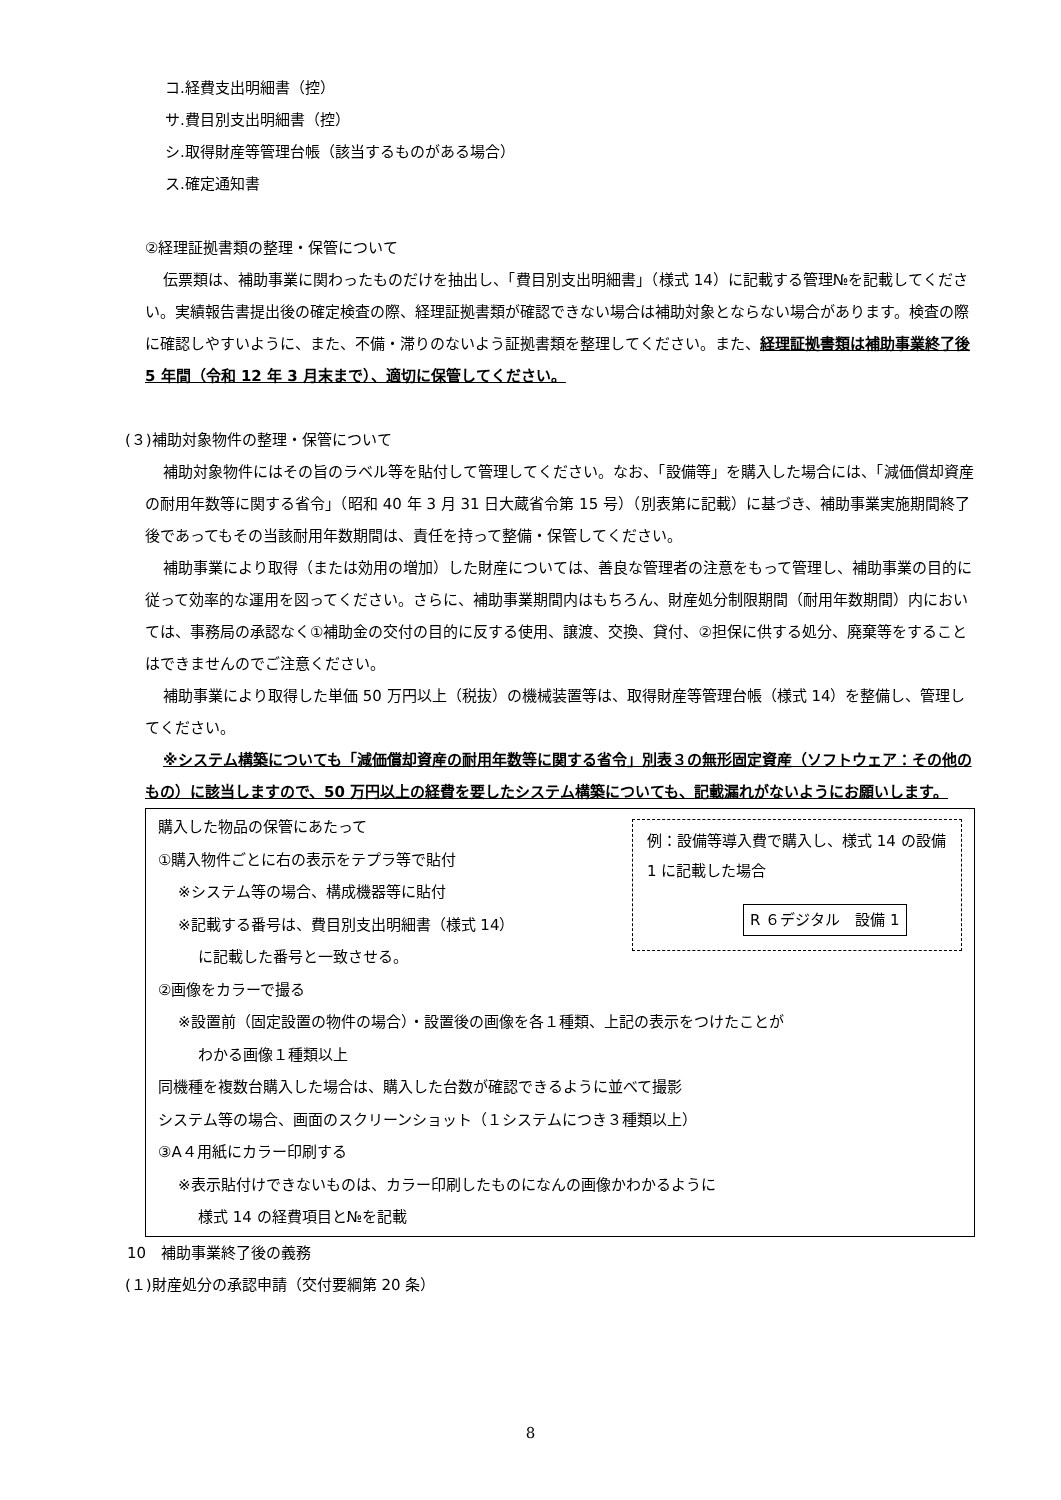コ.経費支出明細書（控）
サ.費目別支出明細書（控）
シ.取得財産等管理台帳（該当するものがある場合）
ス.確定通知書
②経理証拠書類の整理・保管について
伝票類は、補助事業に関わったものだけを抽出し、「費目別支出明細書」（様式 14）に記載する管理№を記載してください。実績報告書提出後の確定検査の際、経理証拠書類が確認できない場合は補助対象とならない場合があります。検査の際に確認しやすいように、また、不備・滞りのないよう証拠書類を整理してください。また、経理証拠書類は補助事業終了後 5 年間（令和 12 年 3 月末まで）、適切に保管してください。
(３)補助対象物件の整理・保管について
補助対象物件にはその旨のラベル等を貼付して管理してください。なお、「設備等」を購入した場合には、「減価償却資産の耐用年数等に関する省令」（昭和 40 年 3 月 31 日大蔵省令第 15 号）（別表第に記載）に基づき、補助事業実施期間終了後であってもその当該耐用年数期間は、責任を持って整備・保管してください。
補助事業により取得（または効用の増加）した財産については、善良な管理者の注意をもって管理し、補助事業の目的に従って効率的な運用を図ってください。さらに、補助事業期間内はもちろん、財産処分制限期間（耐用年数期間）内においては、事務局の承認なく①補助金の交付の目的に反する使用、譲渡、交換、貸付、②担保に供する処分、廃棄等をすることはできませんのでご注意ください。
補助事業により取得した単価 50 万円以上（税抜）の機械装置等は、取得財産等管理台帳（様式 14）を整備し、管理してください。
※システム構築についても「減価償却資産の耐用年数等に関する省令」別表３の無形固定資産（ソフトウェア：その他のもの）に該当しますので、50 万円以上の経費を要したシステム構築についても、記載漏れがないようにお願いします。
例：設備等導入費で購入し、様式 14 の設備 1 に記載した場合
R ６デジタル　設備 1
購入した物品の保管にあたって
①購入物件ごとに右の表示をテプラ等で貼付
※システム等の場合、構成機器等に貼付
※記載する番号は、費目別支出明細書（様式 14）
に記載した番号と一致させる。
②画像をカラーで撮る
※設置前（固定設置の物件の場合）・設置後の画像を各１種類、上記の表示をつけたことが
わかる画像１種類以上
同機種を複数台購入した場合は、購入した台数が確認できるように並べて撮影
システム等の場合、画面のスクリーンショット（１システムにつき３種類以上）
③A４用紙にカラー印刷する
※表示貼付けできないものは、カラー印刷したものになんの画像かわかるように
様式 14 の経費項目と№を記載
10　補助事業終了後の義務
(１)財産処分の承認申請（交付要綱第 20 条）
8